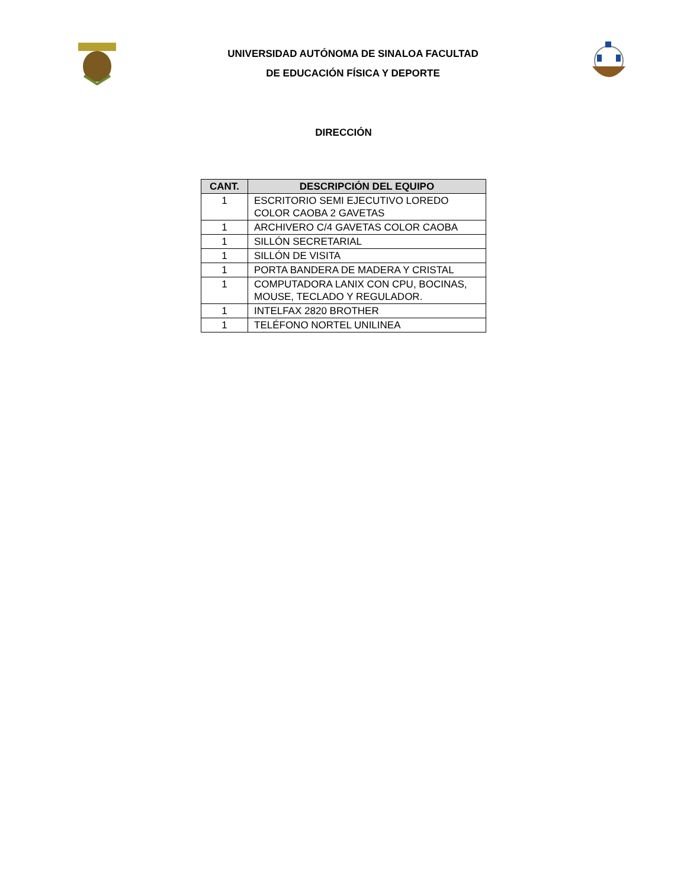UNIVERSIDAD AUTÓNOMA DE SINALOA FACULTAD
DE EDUCACIÓN FÍSICA Y DEPORTE
DIRECCIÓN
| CANT. | DESCRIPCIÓN DEL EQUIPO |
| --- | --- |
| 1 | ESCRITORIO SEMI EJECUTIVO LOREDO COLOR CAOBA 2 GAVETAS |
| 1 | ARCHIVERO C/4 GAVETAS COLOR CAOBA |
| 1 | SILLÓN SECRETARIAL |
| 1 | SILLÓN DE VISITA |
| 1 | PORTA BANDERA DE MADERA Y CRISTAL |
| 1 | COMPUTADORA LANIX CON CPU, BOCINAS, MOUSE, TECLADO Y REGULADOR. |
| 1 | INTELFAX 2820 BROTHER |
| 1 | TELÉFONO NORTEL UNILINEA |